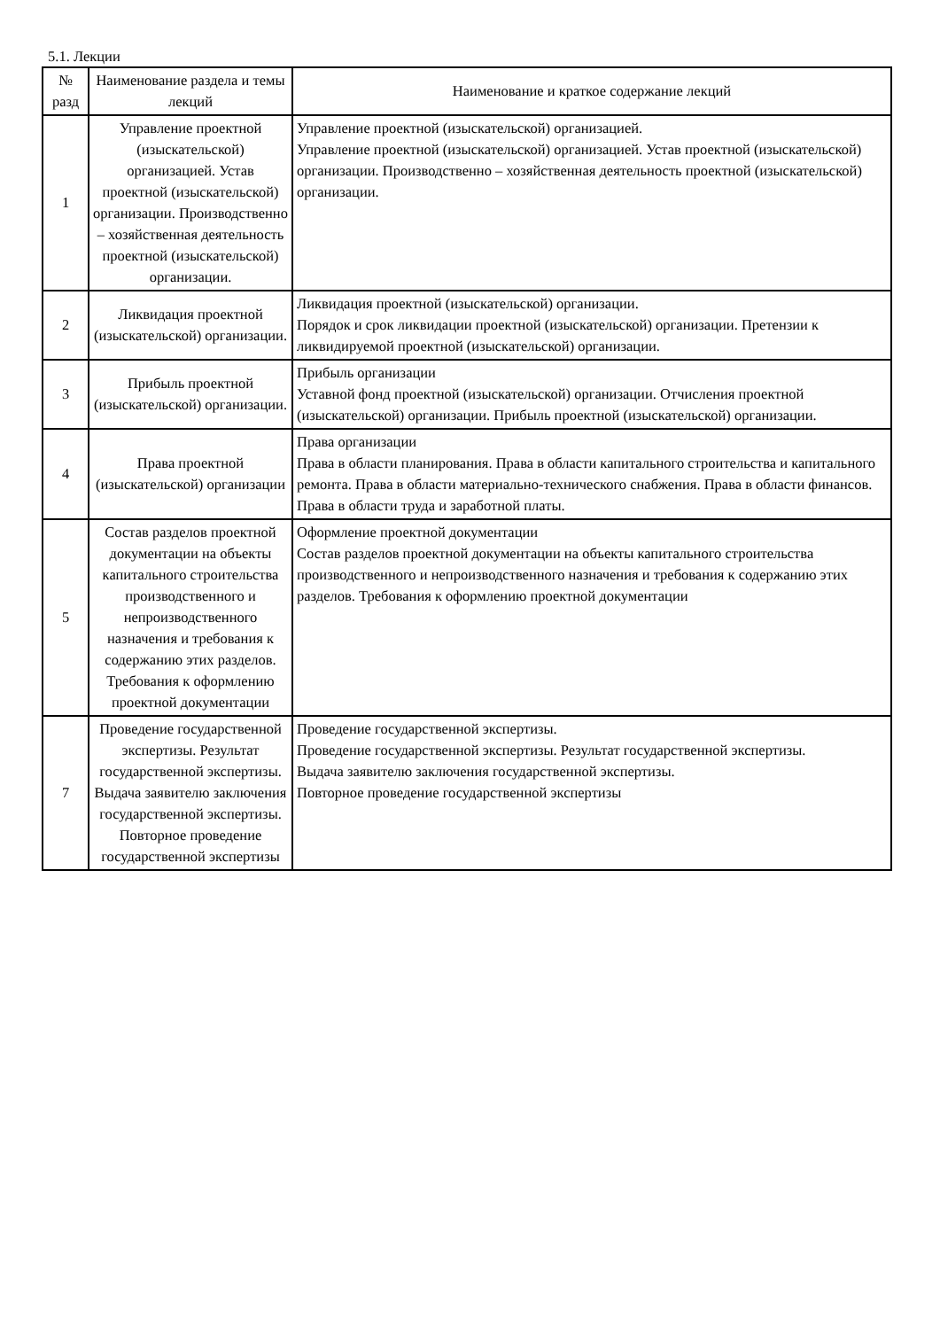5.1. Лекции
| № разд | Наименование раздела и темы лекций | Наименование и краткое содержание лекций |
| --- | --- | --- |
| 1 | Управление проектной (изыскательской) организацией. Устав проектной (изыскательской) организации. Производственно – хозяйственная деятельность проектной (изыскательской) организации. | Управление проектной (изыскательской) организацией. Управление проектной (изыскательской) организацией. Устав проектной (изыскательской) организации. Производственно – хозяйственная деятельность проектной (изыскательской) организации. |
| 2 | Ликвидация проектной (изыскательской) организации. | Ликвидация проектной (изыскательской) организации. Порядок и срок ликвидации проектной (изыскательской) организации. Претензии к ликвидируемой проектной (изыскательской) организации. |
| 3 | Прибыль проектной (изыскательской) организации. | Прибыль организации Уставной фонд проектной (изыскательской) организации. Отчисления проектной (изыскательской) организации. Прибыль проектной (изыскательской) организации. |
| 4 | Права проектной (изыскательской) организации | Права организации Права в области планирования. Права в области капитального строительства и капитального ремонта. Права в области материально-технического снабжения. Права в области финансов. Права в области труда и заработной платы. |
| 5 | Состав разделов проектной документации на объекты капитального строительства производственного и непроизводственного назначения и требования к содержанию этих разделов. Требования к оформлению проектной документации | Оформление проектной документации Состав разделов проектной документации на объекты капитального строительства производственного и непроизводственного назначения и требования к содержанию этих разделов. Требования к оформлению проектной документации |
| 7 | Проведение государственной экспертизы. Результат государственной экспертизы. Выдача заявителю заключения государственной экспертизы. Повторное проведение государственной экспертизы | Проведение государственной экспертизы. Проведение государственной экспертизы. Результат государственной экспертизы. Выдача заявителю заключения государственной экспертизы. Повторное проведение государственной экспертизы |